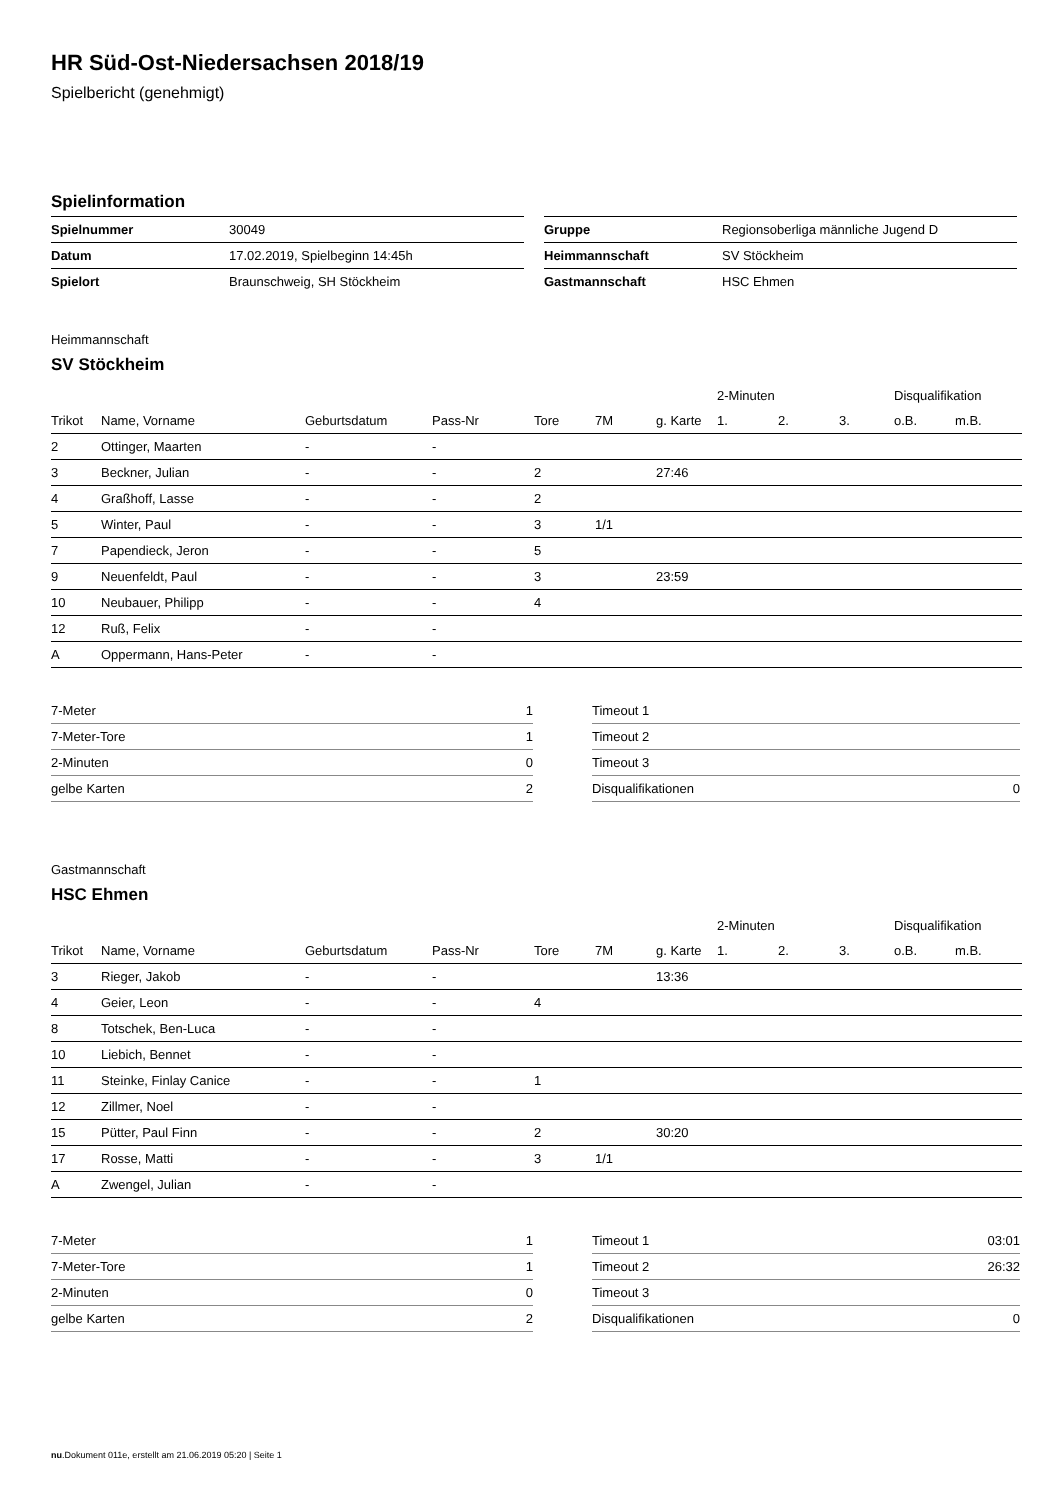HR Süd-Ost-Niedersachsen 2018/19
Spielbericht (genehmigt)
Spielinformation
| Spielnummer | 30049 |
| Datum | 17.02.2019, Spielbeginn 14:45h |
| Spielort | Braunschweig, SH Stöckheim |
| Gruppe | Regionsoberliga männliche Jugend D |
| Heimmannschaft | SV Stöckheim |
| Gastmannschaft | HSC Ehmen |
Heimmannschaft
SV Stöckheim
| | | | | | | | 2-Minuten | | | Disqualifikation | |
| --- | --- | --- | --- | --- | --- | --- | --- | --- | --- | --- | --- |
| Trikot | Name, Vorname | Geburtsdatum | Pass-Nr | Tore | 7M | g. Karte | 1. | 2. | 3. | o.B. | m.B. |
| 2 | Ottinger, Maarten | - | - | | | | | | | | |
| 3 | Beckner, Julian | - | - | 2 | | 27:46 | | | | | |
| 4 | Graßhoff, Lasse | - | - | 2 | | | | | | | |
| 5 | Winter, Paul | - | - | 3 | 1/1 | | | | | | |
| 7 | Papendieck, Jeron | - | - | 5 | | | | | | | |
| 9 | Neuenfeldt, Paul | - | - | 3 | | 23:59 | | | | | |
| 10 | Neubauer, Philipp | - | - | 4 | | | | | | | |
| 12 | Ruß, Felix | - | - | | | | | | | | |
| A | Oppermann, Hans-Peter | - | - | | | | | | | | |
| 7-Meter | 1 |
| 7-Meter-Tore | 1 |
| 2-Minuten | 0 |
| gelbe Karten | 2 |
| Timeout 1 | |
| Timeout 2 | |
| Timeout 3 | |
| Disqualifikationen | 0 |
Gastmannschaft
HSC Ehmen
| | | | | | | | 2-Minuten | | | Disqualifikation | |
| --- | --- | --- | --- | --- | --- | --- | --- | --- | --- | --- | --- |
| Trikot | Name, Vorname | Geburtsdatum | Pass-Nr | Tore | 7M | g. Karte | 1. | 2. | 3. | o.B. | m.B. |
| 3 | Rieger, Jakob | - | - | | | 13:36 | | | | | |
| 4 | Geier, Leon | - | - | 4 | | | | | | | |
| 8 | Totschek, Ben-Luca | - | - | | | | | | | | |
| 10 | Liebich, Bennet | - | - | | | | | | | | |
| 11 | Steinke, Finlay Canice | - | - | 1 | | | | | | | |
| 12 | Zillmer, Noel | - | - | | | | | | | | |
| 15 | Pütter, Paul Finn | - | - | 2 | | 30:20 | | | | | |
| 17 | Rosse, Matti | - | - | 3 | 1/1 | | | | | | |
| A | Zwengel, Julian | - | - | | | | | | | | |
| 7-Meter | 1 |
| 7-Meter-Tore | 1 |
| 2-Minuten | 0 |
| gelbe Karten | 2 |
| Timeout 1 | 03:01 |
| Timeout 2 | 26:32 |
| Timeout 3 | |
| Disqualifikationen | 0 |
nu.Dokument 011e, erstellt am 21.06.2019 05:20 | Seite 1